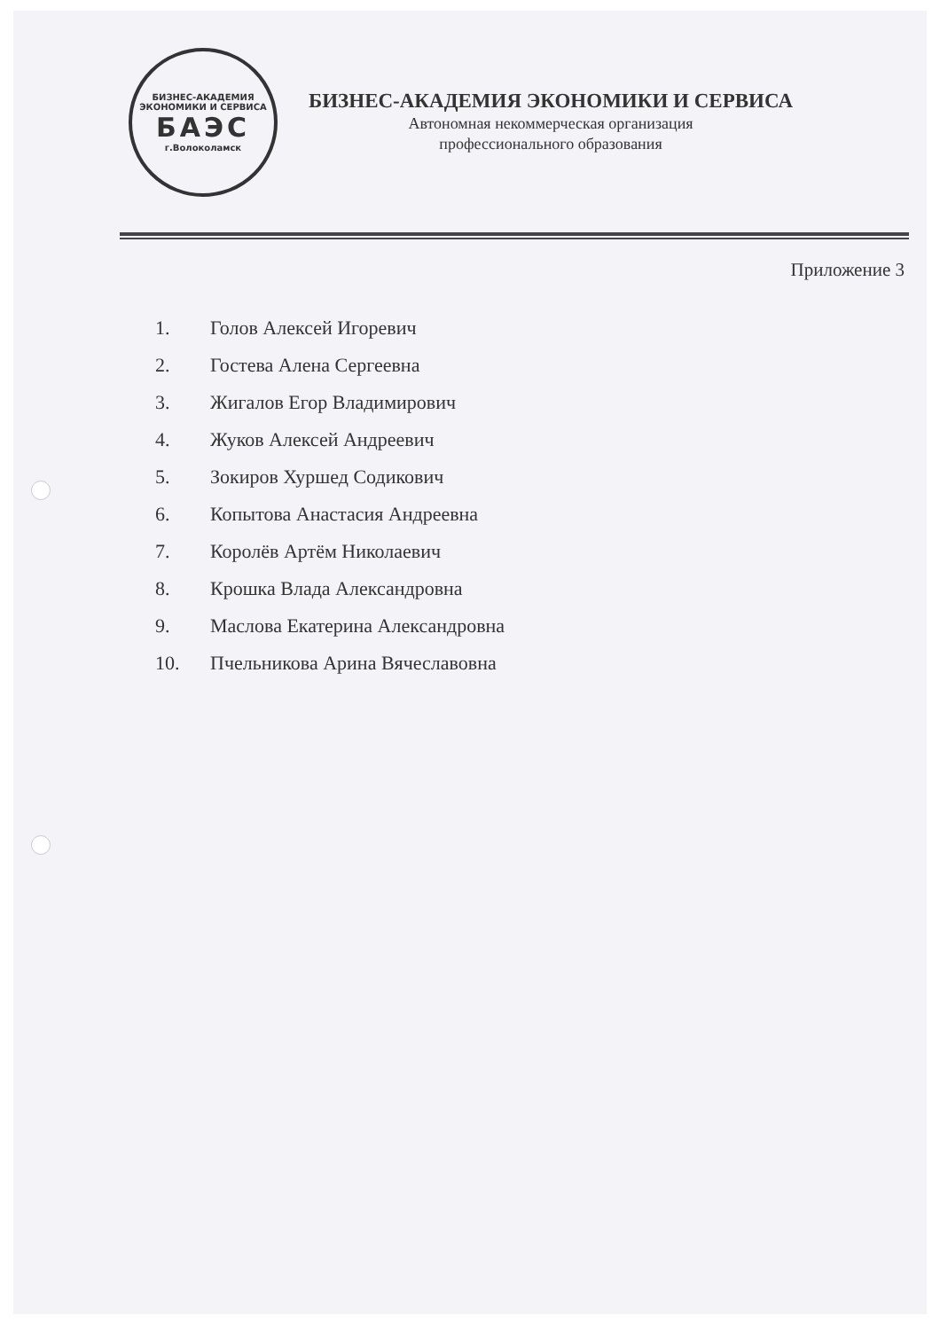БИЗНЕС-АКАДЕМИЯ ЭКОНОМИКИ И СЕРВИСА
БАЭС
г.Волоколамск
БИЗНЕС-АКАДЕМИЯ ЭКОНОМИКИ И СЕРВИСА
Автономная некоммерческая организация
профессионального образования
Приложение 3
1. Голов Алексей Игоревич
2. Гостева Алена Сергеевна
3. Жигалов Егор Владимирович
4. Жуков Алексей Андреевич
5. Зокиров Хуршед Содикович
6. Копытова Анастасия Андреевна
7. Королёв Артём Николаевич
8. Крошка Влада Александровна
9. Маслова Екатерина Александровна
10. Пчельникова Арина Вячеславовна